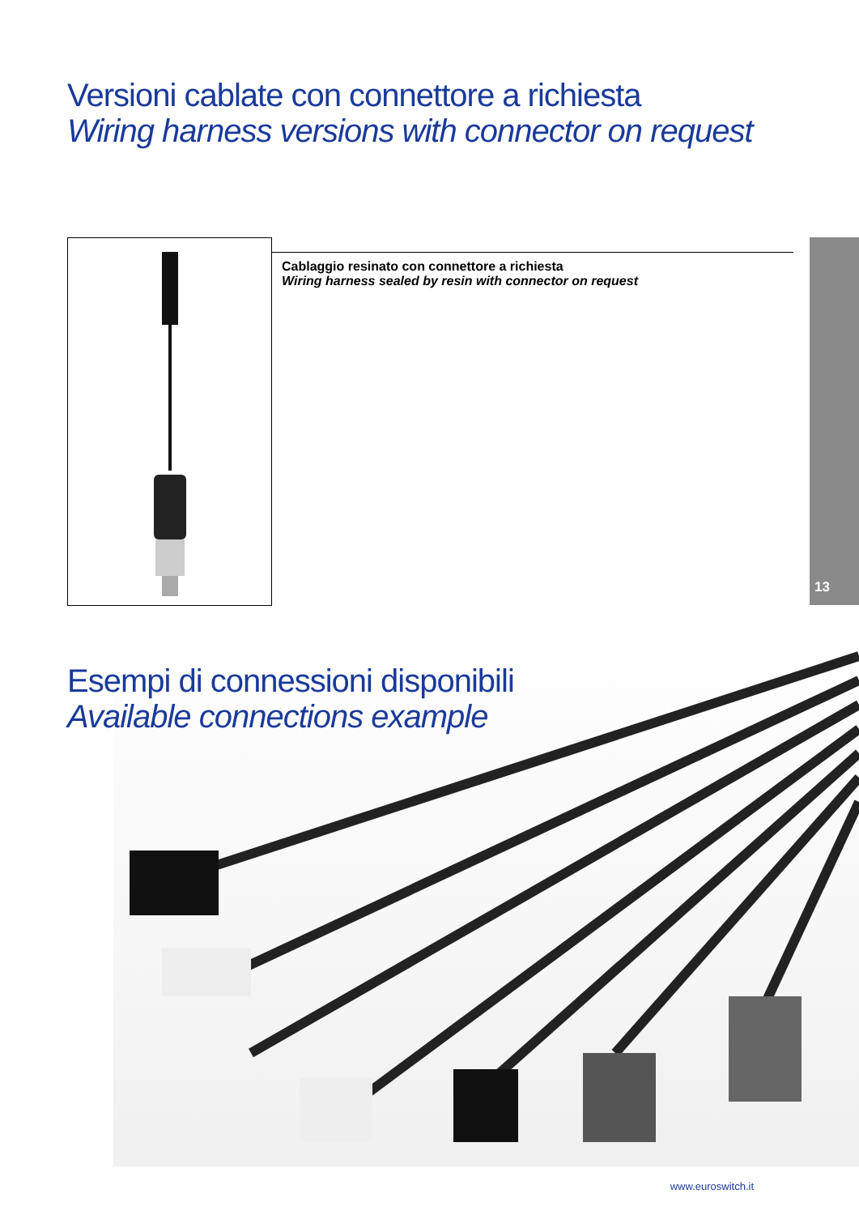Versioni cablate con connettore a richiesta
Wiring harness versions with connector on request
13
Cablaggio resinato con connettore a richiesta
Wiring harness sealed by resin with connector on request
Esempi di connessioni disponibili
Available connections example
www.euroswitch.it